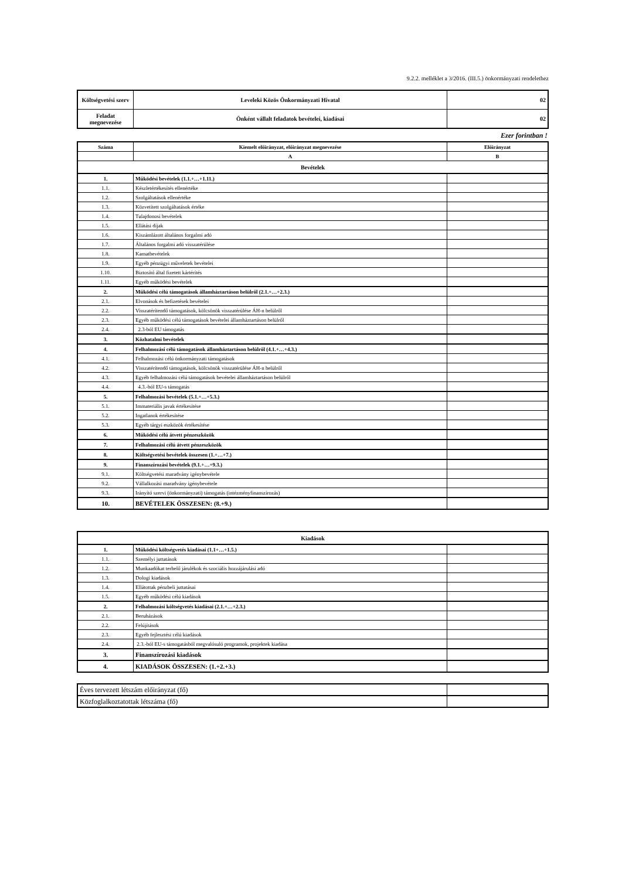9.2.2. melléklet a 3/2016. (III.5.) önkormányzati rendelethez
| Költségvetési szerv | Leveleki Közös Önkormányzati Hivatal | 02 |
| Feladat megnevezése | Önként vállalt feladatok bevételei, kiadásai | 02 |
Ezer forintban !
| Száma | Kiemelt előirányzat, előirányzat megnevezése | Előirányzat |
| --- | --- | --- |
| | A | B |
| Bevételek | | |
| 1. | Működési bevételek (1.1.+…+1.11.) | |
| 1.1. | Készletértékesítés ellenértéke | |
| 1.2. | Szolgáltatások ellenértéke | |
| 1.3. | Közvetített szolgáltatások értéke | |
| 1.4. | Tulajdonosi bevételek | |
| 1.5. | Ellátási díjak | |
| 1.6. | Kiszámlázott általános forgalmi adó | |
| 1.7. | Általános forgalmi adó visszatérülése | |
| 1.8. | Kamatbevételek | |
| 1.9. | Egyéb pénzügyi műveletek bevételei | |
| 1.10. | Biztosító által fizetett kártérítés | |
| 1.11. | Egyéb működési bevételek | |
| 2. | Működési célú támogatások államháztartáson belülről (2.1.+…+2.3.) | |
| 2.1. | Elvonások és befizetések bevételei | |
| 2.2. | Visszatérítendő támogatások, kölcsönök visszatérülése ÁH-n belülről | |
| 2.3. | Egyéb működési célú támogatások bevételei államháztartáson belülről | |
| 2.4. | 2.3-ból EU támogatás | |
| 3. | Közhatalmi bevételek | |
| 4. | Felhalmozási célú támogatások államháztartáson belülről (4.1.+…+4.3.) | |
| 4.1. | Felhalmozási célú önkormányzati támogatások | |
| 4.2. | Visszatérítendő támogatások, kölcsönök visszatérülése ÁH-n belülről | |
| 4.3. | Egyéb felhalmozási célú támogatások bevételei államháztartáson belülről | |
| 4.4. | 4.3.-ból EU-s támogatás | |
| 5. | Felhalmozási bevételek (5.1.+…+5.3.) | |
| 5.1. | Immateriális javak értékesítése | |
| 5.2. | Ingatlanok értékesítése | |
| 5.3. | Egyéb tárgyi eszközök értékesítése | |
| 6. | Működési célú átvett pénzeszközök | |
| 7. | Felhalmozási célú átvett pénzeszközök | |
| 8. | Költségvetési bevételek összesen (1.+…+7.) | |
| 9. | Finanszírozási bevételek (9.1.+…+9.3.) | |
| 9.1. | Költségvetési maradvány igénybevétele | |
| 9.2. | Vállalkozási maradvány igénybevétele | |
| 9.3. | Irányító szervi (önkormányzati) támogatás (intézményfinanszírozás) | |
| 10. | BEVÉTELEK ÖSSZESEN: (8.+9.) | |
| Kiadások | | |
| --- | --- | --- |
| 1. | Működési költségvetés kiadásai (1.1+…+1.5.) | |
| 1.1. | Személyi juttatások | |
| 1.2. | Munkaadókat terhelő járulékok és szociális hozzájárulási adó | |
| 1.3. | Dologi kiadások | |
| 1.4. | Ellátottak pénzbeli juttatásai | |
| 1.5. | Egyéb működési célú kiadások | |
| 2. | Felhalmozási költségvetés kiadásai (2.1.+…+2.3.) | |
| 2.1. | Beruházások | |
| 2.2. | Felújítások | |
| 2.3. | Egyéb fejlesztési célú kiadások | |
| 2.4. | 2.3.-ból EU-s támogatásból megvalósuló programok, projektek kiadása | |
| 3. | Finanszírozási kiadások | |
| 4. | KIADÁSOK ÖSSZESEN: (1.+2.+3.) | |
| Éves tervezett létszám előirányzat (fő) | |
| Közfoglalkoztatottak létszáma (fő) | |